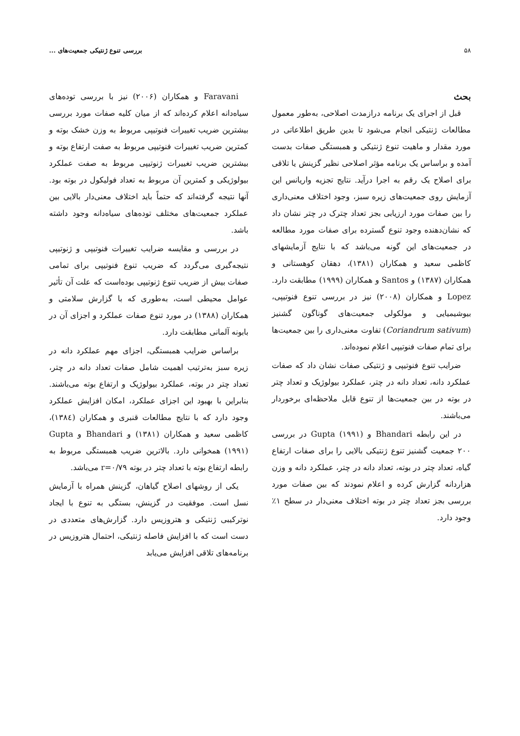۵۸ بررسی تنوع ژنتیکی جمعیت‌های ...
بحث
قبل از اجرای یک برنامه درازمدت اصلاحی، به‌طور معمول مطالعات ژنتیکی انجام می‌شود تا بدین طریق اطلاعاتی در مورد مقدار و ماهیت تنوع ژنتیکی و همبستگی صفات بدست آمده و براساس یک برنامه مؤثر اصلاحی نظیر گزینش یا تلاقی برای اصلاح یک رقم به اجرا درآید. نتایج تجزیه واریانس این آزمایش روی جمعیت‌های زیره سبز، وجود اختلاف معنی‌داری را بین صفات مورد ارزیابی بجز تعداد چترک در چتر نشان داد که نشان‌دهنده وجود تنوع گسترده برای صفات مورد مطالعه در جمعیت‌های این گونه می‌باشد که با نتایج آزمایشهای کاظمی سعید و همکاران (۱۳۸۱)، دهقان کوهستانی و همکاران (۱۳۸۷) و Santos و همکاران (۱۹۹۹) مطابقت دارد. Lopez و همکاران (۲۰۰۸) نیز در بررسی تنوع فنوتیپی، بیوشیمیایی و مولکولی جمعیت‌های گوناگون گشنیز (Coriandrum sativum) تفاوت معنی‌داری را بین جمعیت‌ها برای تمام صفات فنوتیپی اعلام نموده‌اند.
ضرایب تنوع فنوتیپی و ژنتیکی صفات نشان داد که صفات عملکرد دانه، تعداد دانه در چتر، عملکرد بیولوژیک و تعداد چتر در بوته در بین جمعیت‌ها از تنوع قابل ملاحظه‌ای برخوردار می‌باشند.
در این رابطه Bhandari و Gupta (۱۹۹۱) در بررسی ۲۰۰ جمعیت گشنیز تنوع ژنتیکی بالایی را برای صفات ارتفاع گیاه، تعداد چتر در بوته، تعداد دانه در چتر، عملکرد دانه و وزن هزاردانه گزارش کرده و اعلام نمودند که بین صفات مورد بررسی بجز تعداد چتر در بوته اختلاف معنی‌دار در سطح ۱٪ وجود دارد.
Faravani و همکاران (۲۰۰۶) نیز با بررسی توده‌های سیاه‌دانه اعلام کرده‌اند که از میان کلیه صفات مورد بررسی بیشترین ضریب تغییرات فنوتیپی مربوط به وزن خشک بوته و کمترین ضریب تغییرات فنوتیپی مربوط به صفت ارتفاع بوته و بیشترین ضریب تغییرات ژنوتیپی مربوط به صفت عملکرد بیولوژیکی و کمترین آن مربوط به تعداد فولیکول در بوته بود. آنها نتیجه گرفته‌اند که حتماً باید اختلاف معنی‌دار بالایی بین عملکرد جمعیت‌های مختلف توده‌های سیاه‌دانه وجود داشته باشد.
در بررسی و مقایسه ضرایب تغییرات فنوتیپی و ژنوتیپی نتیجه‌گیری می‌گردد که ضریب تنوع فنوتیپی برای تمامی صفات بیش از ضریب تنوع ژنوتیپی بوده‌است که علت آن تأثیر عوامل محیطی است، به‌طوری که با گزارش سلامتی و همکاران (۱۳۸۸) در مورد تنوع صفات عملکرد و اجزای آن در بابونه آلمانی مطابقت دارد.
براساس ضرایب همبستگی، اجزای مهم عملکرد دانه در زیره سبز به‌ترتیب اهمیت شامل صفات تعداد دانه در چتر، تعداد چتر در بوته، عملکرد بیولوژیک و ارتفاع بوته می‌باشند. بنابراین با بهبود این اجزای عملکرد، امکان افزایش عملکرد وجود دارد که با نتایج مطالعات قنبری و همکاران (۱۳۸٤)، کاظمی سعید و همکاران (۱۳۸۱) و Bhandari و Gupta (۱۹۹۱) همخوانی دارد. بالاترین ضریب همبستگی مربوط به رابطه ارتفاع بوته با تعداد چتر در بوته r=۰/۷۹ می‌باشد.
یکی از روشهای اصلاح گیاهان، گزینش همراه با آزمایش نسل است. موفقیت در گزینش، بستگی به تنوع با ایجاد نوترکیبی ژنتیکی و هتروزیس دارد. گزارش‌های متعددی در دست است که با افزایش فاصله ژنتیکی، احتمال هتروزیس در برنامه‌های تلاقی افزایش می‌یابد